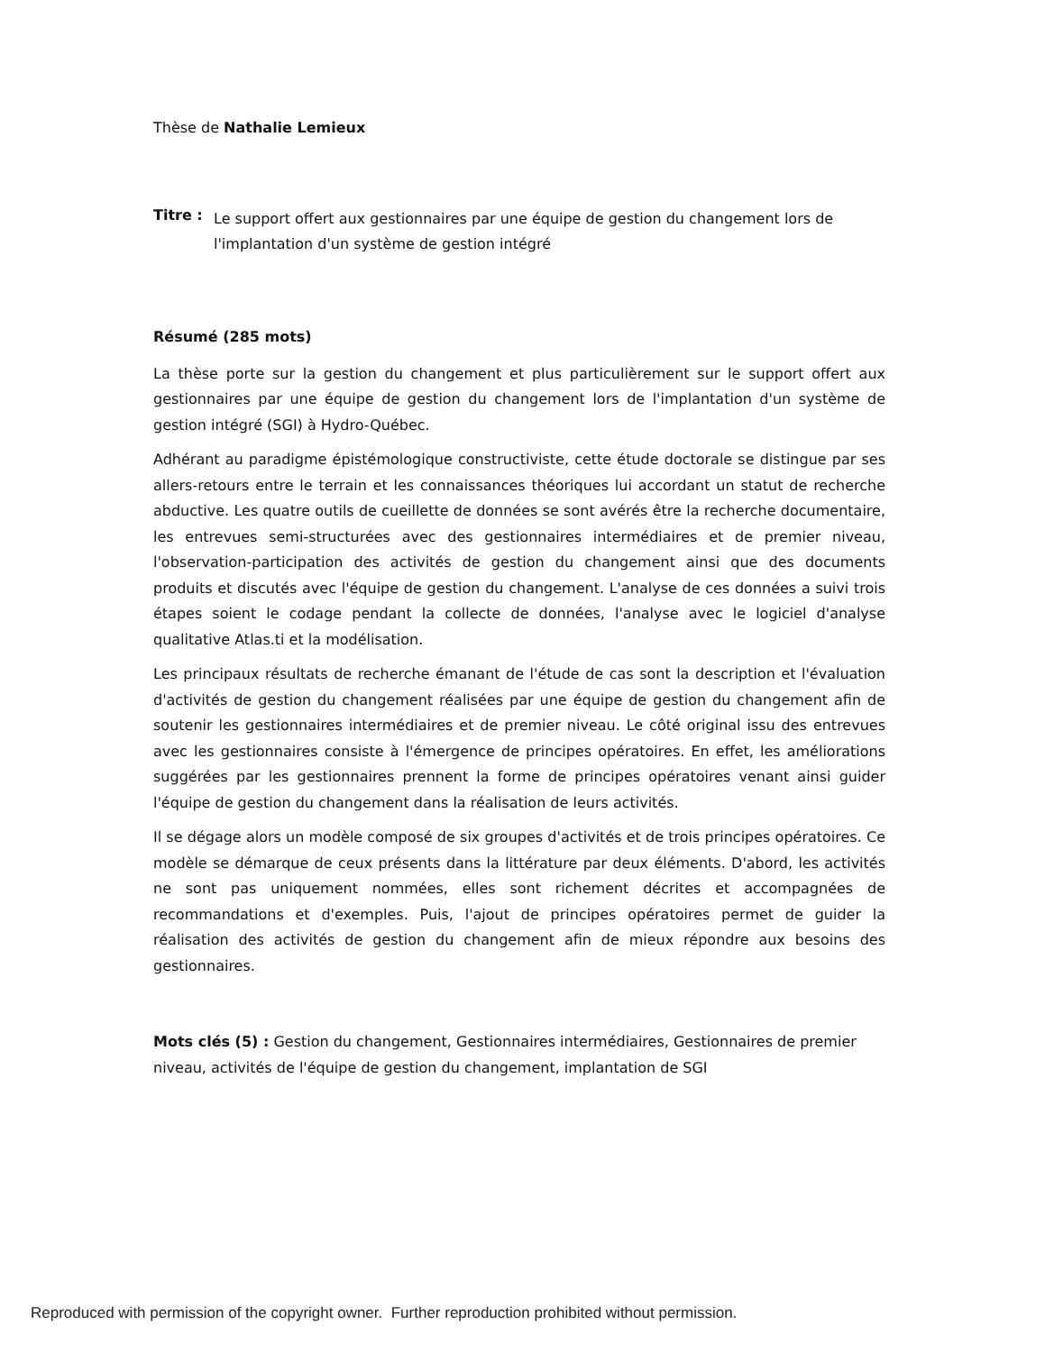Thèse de Nathalie Lemieux
Titre :
Le support offert aux gestionnaires par une équipe de gestion du changement lors de l'implantation d'un système de gestion intégré
Résumé (285 mots)
La thèse porte sur la gestion du changement et plus particulièrement sur le support offert aux gestionnaires par une équipe de gestion du changement lors de l'implantation d'un système de gestion intégré (SGI) à Hydro-Québec.
Adhérant au paradigme épistémologique constructiviste, cette étude doctorale se distingue par ses allers-retours entre le terrain et les connaissances théoriques lui accordant un statut de recherche abductive. Les quatre outils de cueillette de données se sont avérés être la recherche documentaire, les entrevues semi-structurées avec des gestionnaires intermédiaires et de premier niveau, l'observation-participation des activités de gestion du changement ainsi que des documents produits et discutés avec l'équipe de gestion du changement. L'analyse de ces données a suivi trois étapes soient le codage pendant la collecte de données, l'analyse avec le logiciel d'analyse qualitative Atlas.ti et la modélisation.
Les principaux résultats de recherche émanant de l'étude de cas sont la description et l'évaluation d'activités de gestion du changement réalisées par une équipe de gestion du changement afin de soutenir les gestionnaires intermédiaires et de premier niveau. Le côté original issu des entrevues avec les gestionnaires consiste à l'émergence de principes opératoires. En effet, les améliorations suggérées par les gestionnaires prennent la forme de principes opératoires venant ainsi guider l'équipe de gestion du changement dans la réalisation de leurs activités.
Il se dégage alors un modèle composé de six groupes d'activités et de trois principes opératoires. Ce modèle se démarque de ceux présents dans la littérature par deux éléments. D'abord, les activités ne sont pas uniquement nommées, elles sont richement décrites et accompagnées de recommandations et d'exemples. Puis, l'ajout de principes opératoires permet de guider la réalisation des activités de gestion du changement afin de mieux répondre aux besoins des gestionnaires.
Mots clés (5) : Gestion du changement, Gestionnaires intermédiaires, Gestionnaires de premier niveau, activités de l'équipe de gestion du changement, implantation de SGI
Reproduced with permission of the copyright owner. Further reproduction prohibited without permission.